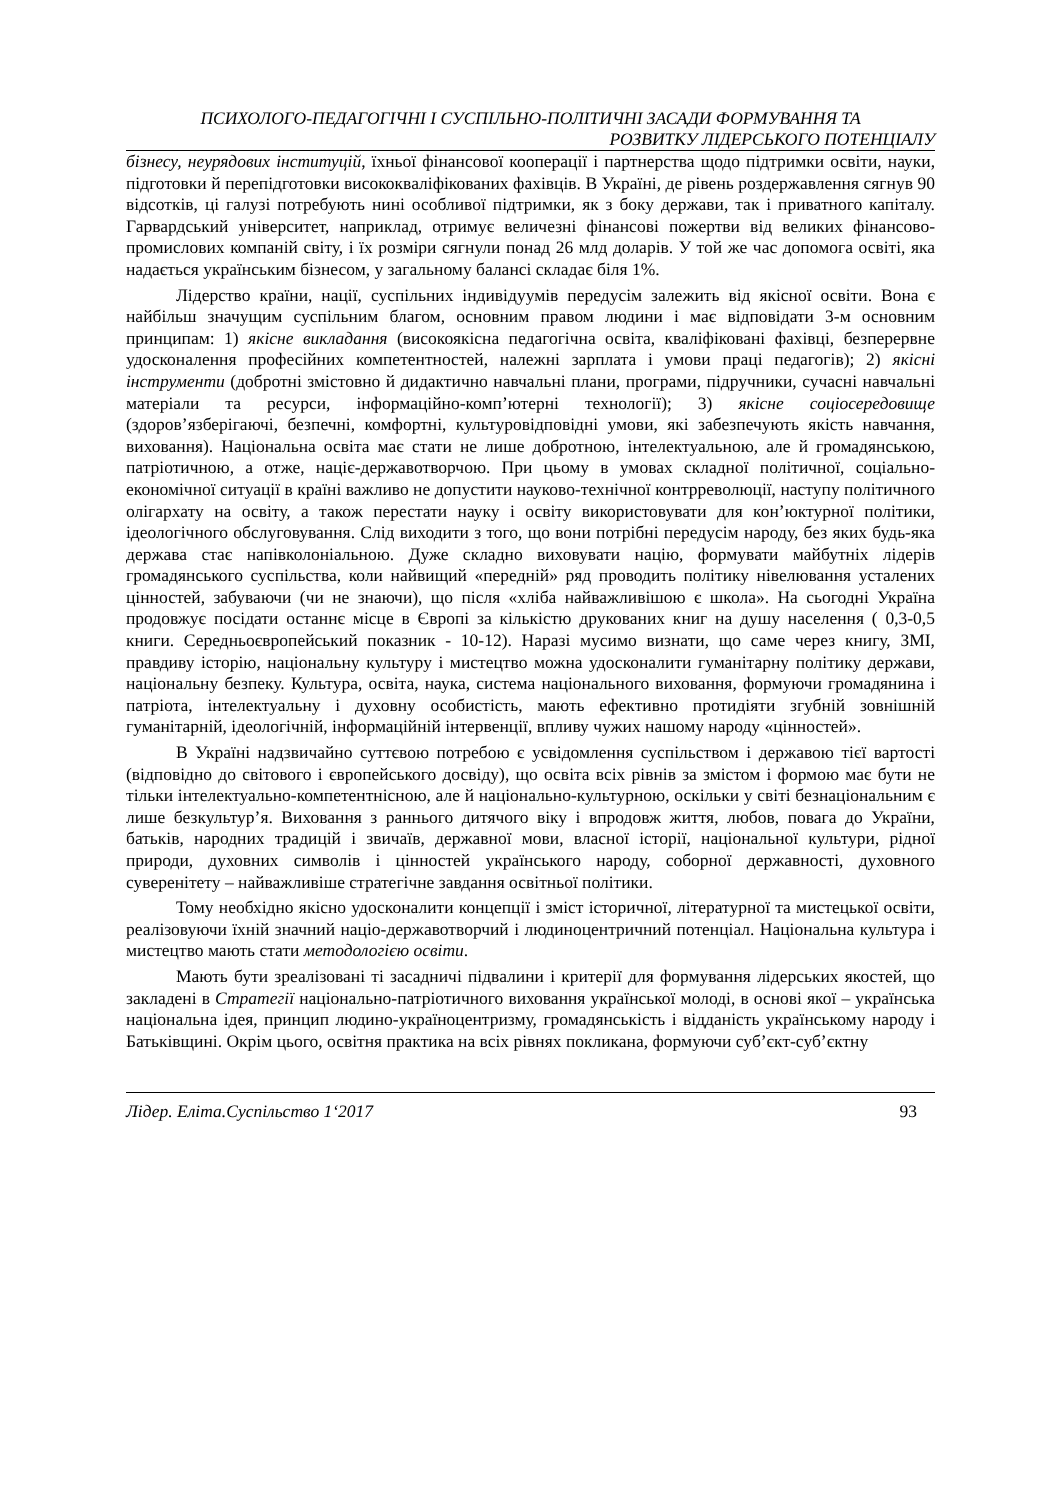ПСИХОЛОГО-ПЕДАГОГІЧНІ І СУСПІЛЬНО-ПОЛІТИЧНІ ЗАСАДИ ФОРМУВАННЯ ТА
РОЗВИТКУ ЛІДЕРСЬКОГО ПОТЕНЦІАЛУ
бізнесу, неурядових інституцій, їхньої фінансової кооперації і партнерства щодо підтримки освіти, науки, підготовки й перепідготовки висококваліфікованих фахівців. В Україні, де рівень роздержавлення сягнув 90 відсотків, ці галузі потребують нині особливої підтримки, як з боку держави, так і приватного капіталу. Гарвардський університет, наприклад, отримує величезні фінансові пожертви від великих фінансово-промислових компаній світу, і їх розміри сягнули понад 26 млд доларів. У той же час допомога освіті, яка надається українським бізнесом, у загальному балансі складає біля 1%.
Лідерство країни, нації, суспільних індивідуумів передусім залежить від якісної освіти. Вона є найбільш значущим суспільним благом, основним правом людини і має відповідати 3-м основним принципам: 1) якісне викладання (високоякісна педагогічна освіта, кваліфіковані фахівці, безперервне удосконалення професійних компетентностей, належні зарплата і умови праці педагогів); 2) якісні інструменти (добротні змістовно й дидактично навчальні плани, програми, підручники, сучасні навчальні матеріали та ресурси, інформаційно-комп’ютерні технології); 3) якісне соціосередовище (здоров’язберігаючі, безпечні, комфортні, культуровідповідні умови, які забезпечують якість навчання, виховання). Національна освіта має стати не лише добротною, інтелектуальною, але й громадянською, патріотичною, а отже, націє-державотворчою. При цьому в умовах складної політичної, соціально-економічної ситуації в країні важливо не допустити науково-технічної контрреволюції, наступу політичного олігархату на освіту, а також перестати науку і освіту використовувати для кон’юктурної політики, ідеологічного обслуговування. Слід виходити з того, що вони потрібні передусім народу, без яких будь-яка держава стає напівколоніальною. Дуже складно виховувати націю, формувати майбутніх лідерів громадянського суспільства, коли найвищий «передній» ряд проводить політику нівелювання усталених цінностей, забуваючи (чи не знаючи), що після «хліба найважливішою є школа». На сьогодні Україна продовжує посідати останнє місце в Європі за кількістю друкованих книг на душу населення ( 0,3-0,5 книги. Середньоєвропейський показник - 10-12). Наразі мусимо визнати, що саме через книгу, ЗМІ, правдиву історію, національну культуру і мистецтво можна удосконалити гуманітарну політику держави, національну безпеку. Культура, освіта, наука, система національного виховання, формуючи громадянина і патріота, інтелектуальну і духовну особистість, мають ефективно протидіяти згубній зовнішній гуманітарній, ідеологічній, інформаційній інтервенції, впливу чужих нашому народу «цінностей».
В Україні надзвичайно суттєвою потребою є усвідомлення суспільством і державою тієї вартості (відповідно до світового і європейського досвіду), що освіта всіх рівнів за змістом і формою має бути не тільки інтелектуально-компетентнісною, але й національно-культурною, оскільки у світі безнаціональним є лише безкультур’я. Виховання з раннього дитячого віку і впродовж життя, любов, повага до України, батьків, народних традицій і звичаїв, державної мови, власної історії, національної культури, рідної природи, духовних символів і цінностей українського народу, соборної державності, духовного суверенітету – найважливіше стратегічне завдання освітньої політики.
Тому необхідно якісно удосконалити концепції і зміст історичної, літературної та мистецької освіти, реалізовуючи їхній значний націо-державотворчий і людиноцентричний потенціал. Національна культура і мистецтво мають стати методологією освіти.
Мають бути зреалізовані ті засадничі підвалини і критерії для формування лідерських якостей, що закладені в Стратегії національно-патріотичного виховання української молоді, в основі якої – українська національна ідея, принцип людино-україноцентризму, громадянськість і відданість українському народу і Батьківщині. Окрім цього, освітня практика на всіх рівнях покликана, формуючи суб’єкт-суб’єктну
Лідер. Еліта.Суспільство 1‘2017 93